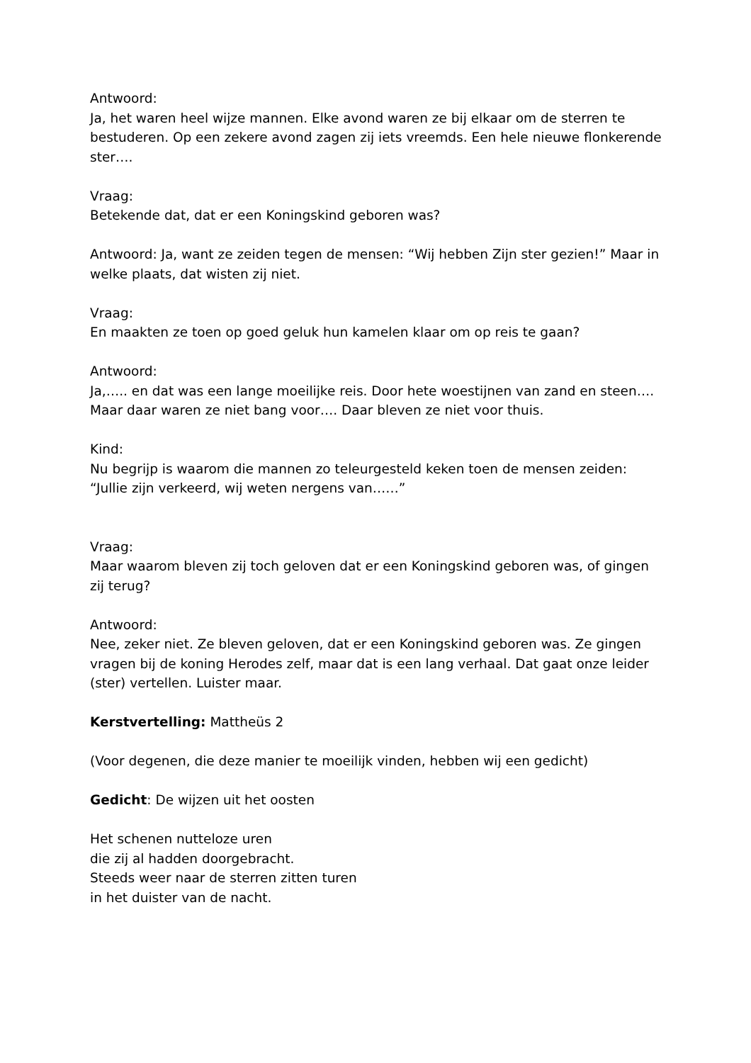Antwoord:
Ja, het waren heel wijze mannen. Elke avond waren ze bij elkaar om de sterren te bestuderen. Op een zekere avond zagen zij iets vreemds. Een hele nieuwe flonkerende ster….
Vraag:
Betekende dat, dat er een Koningskind geboren was?
Antwoord: Ja, want ze zeiden tegen de mensen: “Wij hebben Zijn ster gezien!” Maar in welke plaats, dat wisten zij niet.
Vraag:
En maakten ze toen op goed geluk hun kamelen klaar om op reis te gaan?
Antwoord:
Ja,….. en dat was een lange moeilijke reis. Door hete woestijnen van zand en steen…. Maar daar waren ze niet bang voor…. Daar bleven ze niet voor thuis.
Kind:
Nu begrijp is waarom die mannen zo teleurgesteld keken toen de mensen zeiden: “Jullie zijn verkeerd, wij weten nergens van……”
Vraag:
Maar waarom bleven zij toch geloven dat er een Koningskind geboren was, of gingen zij terug?
Antwoord:
Nee, zeker niet. Ze bleven geloven, dat er een Koningskind geboren was. Ze gingen vragen bij de koning Herodes zelf, maar dat is een lang verhaal. Dat gaat onze leider (ster) vertellen. Luister maar.
Kerstvertelling: Mattheüs 2
(Voor degenen, die deze manier te moeilijk vinden, hebben wij een gedicht)
Gedicht: De wijzen uit het oosten
Het schenen nutteloze uren
die zij al hadden doorgebracht.
Steeds weer naar de sterren zitten turen
in het duister van de nacht.